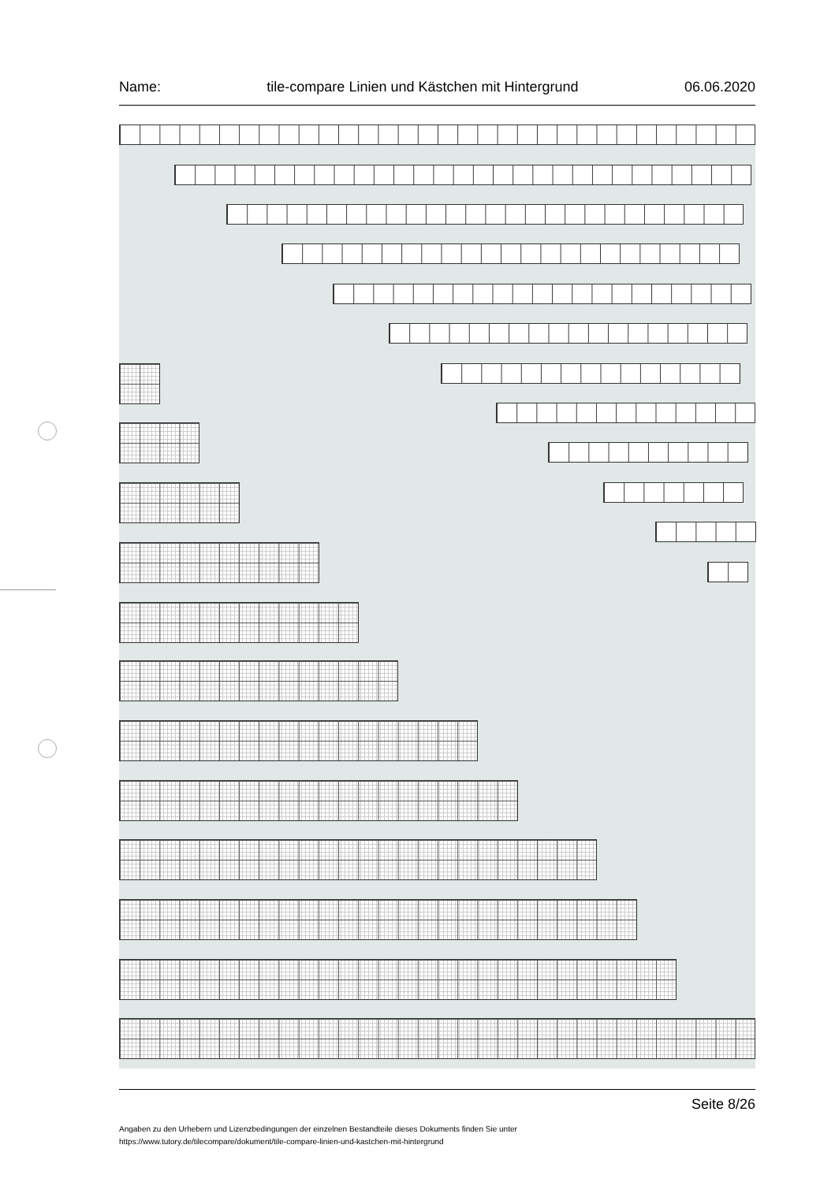Name: tile-compare Linien und Kästchen mit Hintergrund 06.06.2020
Seite 8/26
Angaben zu den Urhebern und Lizenzbedingungen der einzelnen Bestandteile dieses Dokuments finden Sie unter
https://www.tutory.de/tilecompare/dokument/tile-compare-linien-und-kastchen-mit-hintergrund